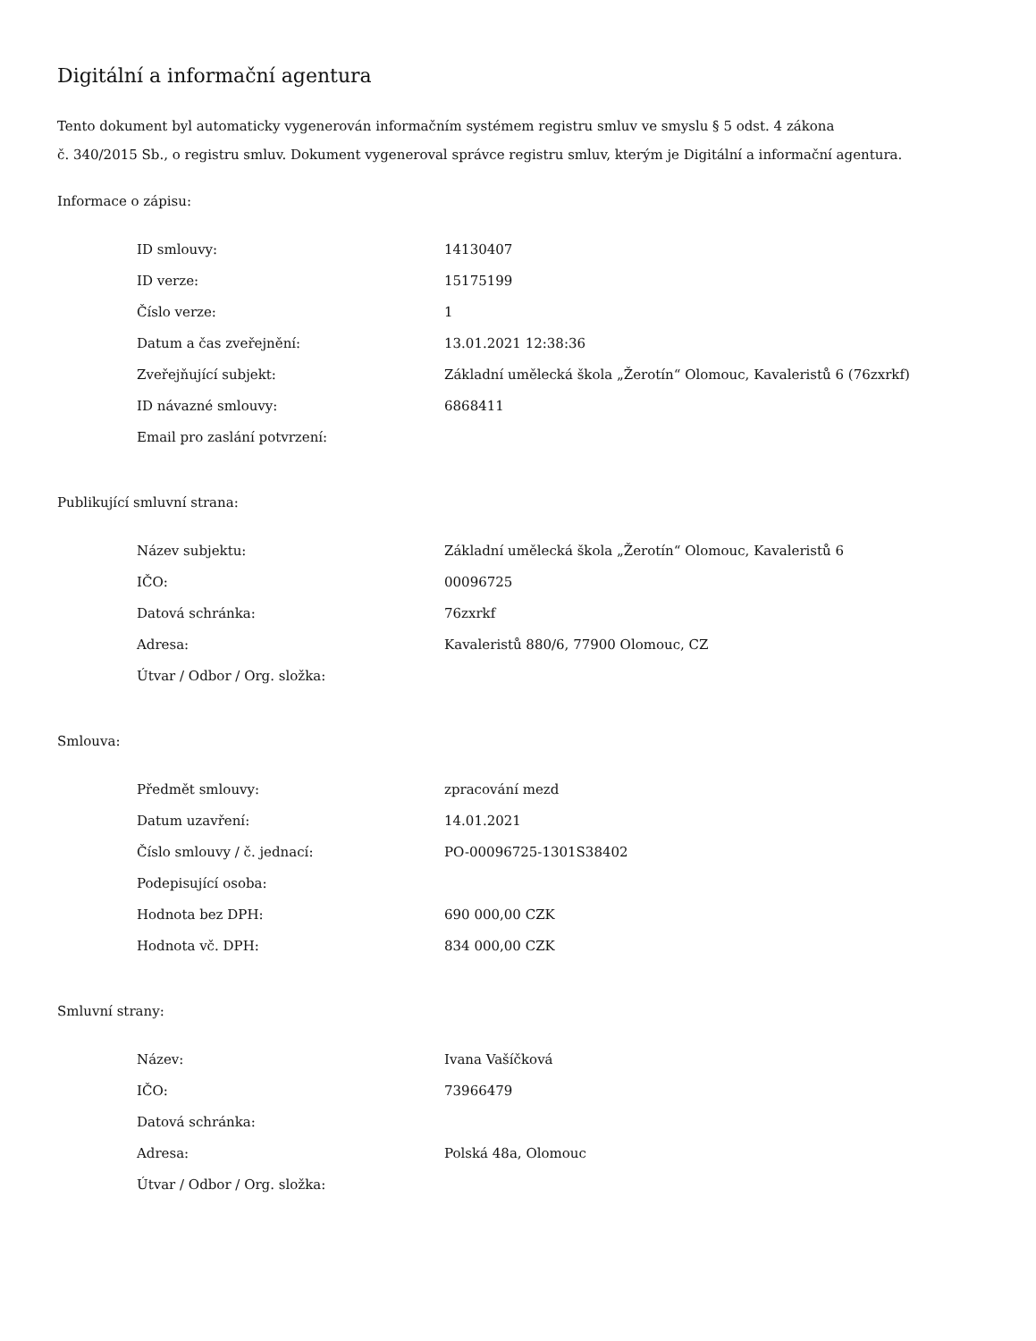Digitální a informační agentura
Tento dokument byl automaticky vygenerován informačním systémem registru smluv ve smyslu § 5 odst. 4 zákona
č. 340/2015 Sb., o registru smluv. Dokument vygeneroval správce registru smluv, kterým je Digitální a informační agentura.
Informace o zápisu:
| ID smlouvy: | 14130407 |
| ID verze: | 15175199 |
| Číslo verze: | 1 |
| Datum a čas zveřejnění: | 13.01.2021 12:38:36 |
| Zveřejňující subjekt: | Základní umělecká škola „Žerotín“ Olomouc, Kavaleristů 6 (76zxrkf) |
| ID návazné smlouvy: | 6868411 |
| Email pro zaslání potvrzení: | |
Publikující smluvní strana:
| Název subjektu: | Základní umělecká škola „Žerotín“ Olomouc, Kavaleristů 6 |
| IČO: | 00096725 |
| Datová schránka: | 76zxrkf |
| Adresa: | Kavaleristů 880/6, 77900 Olomouc, CZ |
| Útvar / Odbor / Org. složka: | |
Smlouva:
| Předmět smlouvy: | zpracování mezd |
| Datum uzavření: | 14.01.2021 |
| Číslo smlouvy / č. jednací: | PO-00096725-1301S38402 |
| Podepisující osoba: | |
| Hodnota bez DPH: | 690 000,00 CZK |
| Hodnota vč. DPH: | 834 000,00 CZK |
Smluvní strany:
| Název: | Ivana Vašíčková |
| IČO: | 73966479 |
| Datová schránka: | |
| Adresa: | Polská 48a, Olomouc |
| Útvar / Odbor / Org. složka: | |